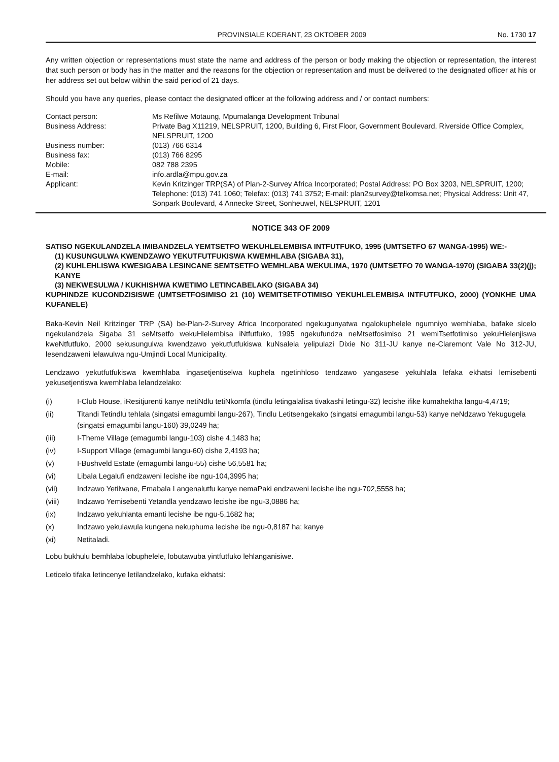PROVINSIALE KOERANT, 23 OKTOBER 2009
No. 1730 17
Any written objection or representations must state the name and address of the person or body making the objection or representation, the interest that such person or body has in the matter and the reasons for the objection or representation and must be delivered to the designated officer at his or her address set out below within the said period of 21 days.
Should you have any queries, please contact the designated officer at the following address and / or contact numbers:
| Contact person: | Ms Refilwe Motaung, Mpumalanga Development Tribunal |
| Business Address: | Private Bag X11219, NELSPRUIT, 1200, Building 6, First Floor, Government Boulevard, Riverside Office Complex, NELSPRUIT, 1200 |
| Business number: | (013) 766 6314 |
| Business fax: | (013) 766 8295 |
| Mobile: | 082 788 2395 |
| E-mail: | info.ardla@mpu.gov.za |
| Applicant: | Kevin Kritzinger TRP(SA) of Plan-2-Survey Africa Incorporated; Postal Address: PO Box 3203, NELSPRUIT, 1200; Telephone: (013) 741 1060; Telefax: (013) 741 3752; E-mail: plan2survey@telkomsa.net; Physical Address: Unit 47, Sonpark Boulevard, 4 Annecke Street, Sonheuwel, NELSPRUIT, 1201 |
NOTICE 343 OF 2009
SATISO NGEKULANDZELA IMIBANDZELA YEMTSETFO WEKUHLELEMBISA INTFUTFUKO, 1995 (UMTSETFO 67 WANGA-1995) WE:-
(1) KUSUNGULWA KWENDZAWO YEKUTFUTFUKISWA KWEMHLABA (SIGABA 31),
(2) KUHLEHLISWA KWESIGABA LESINCANE SEMTSETFO WEMHLABA WEKULIMA, 1970 (UMTSETFO 70 WANGA-1970) (SIGABA 33(2)(j); KANYE
(3) NEKWESULWA / KUKHISHWA KWETIMO LETINCABELAKO (SIGABA 34)
KUPHINDZE KUCONDZISISWE (UMTSETFOSIMISO 21 (10) WEMITSETFOTIMISO YEKUHLELEMBISA INTFUTFUKO, 2000) (YONKHE UMA KUFANELE)
Baka-Kevin Neil Kritzinger TRP (SA) be-Plan-2-Survey Africa Incorporated ngekugunyatwa ngalokuphelele ngumniyo wemhlaba, bafake sicelo ngekulandzela Sigaba 31 seMtsetfo wekuHlelembisa iNtfutfuko, 1995 ngekufundza neMtsetfosimiso 21 wemiTsetfotimiso yekuHlelenjiswa kweNtfutfuko, 2000 sekusungulwa kwendzawo yekutfutfukiswa kuNsalela yelipulazi Dixie No 311-JU kanye ne-Claremont Vale No 312-JU, lesendzaweni lelawulwa ngu-Umjindi Local Municipality.
Lendzawo yekutfutfukiswa kwemhlaba ingasetjentiselwa kuphela ngetinhloso tendzawo yangasese yekuhlala lefaka ekhatsi lemisebenti yekusetjentiswa kwemhlaba lelandzelako:
(i) I-Club House, iResitjurenti kanye netiNdlu tetiNkomfa (tindlu letingalalisa tivakashi letingu-32) lecishe ifike kumahektha langu-4,4719;
(ii) Titandi Tetindlu tehlala (singatsi emagumbi langu-267), Tindlu Letitsengekako (singatsi emagumbi langu-53) kanye neNdzawo Yekugugela (singatsi emagumbi langu-160) 39,0249 ha;
(iii) I-Theme Village (emagumbi langu-103) cishe 4,1483 ha;
(iv) I-Support Village (emagumbi langu-60) cishe 2,4193 ha;
(v) I-Bushveld Estate (emagumbi langu-55) cishe 56,5581 ha;
(vi) Libala Legalufi endzaweni lecishe ibe ngu-104,3995 ha;
(vii) Indzawo Yetilwane, Emabala Langenalutfu kanye nemaPaki endzaweni lecishe ibe ngu-702,5558 ha;
(viii) Indzawo Yemisebenti Yetandla yendzawo lecishe ibe ngu-3,0886 ha;
(ix) Indzawo yekuhlanta emanti lecishe ibe ngu-5,1682 ha;
(x) Indzawo yekulawula kungena nekuphuma lecishe ibe ngu-0,8187 ha; kanye
(xi) Netitaladi.
Lobu bukhulu bemhlaba lobuphelele, lobutawuba yintfutfuko lehlanganisiwe.
Leticelo tifaka letincenye letilandzelako, kufaka ekhatsi: